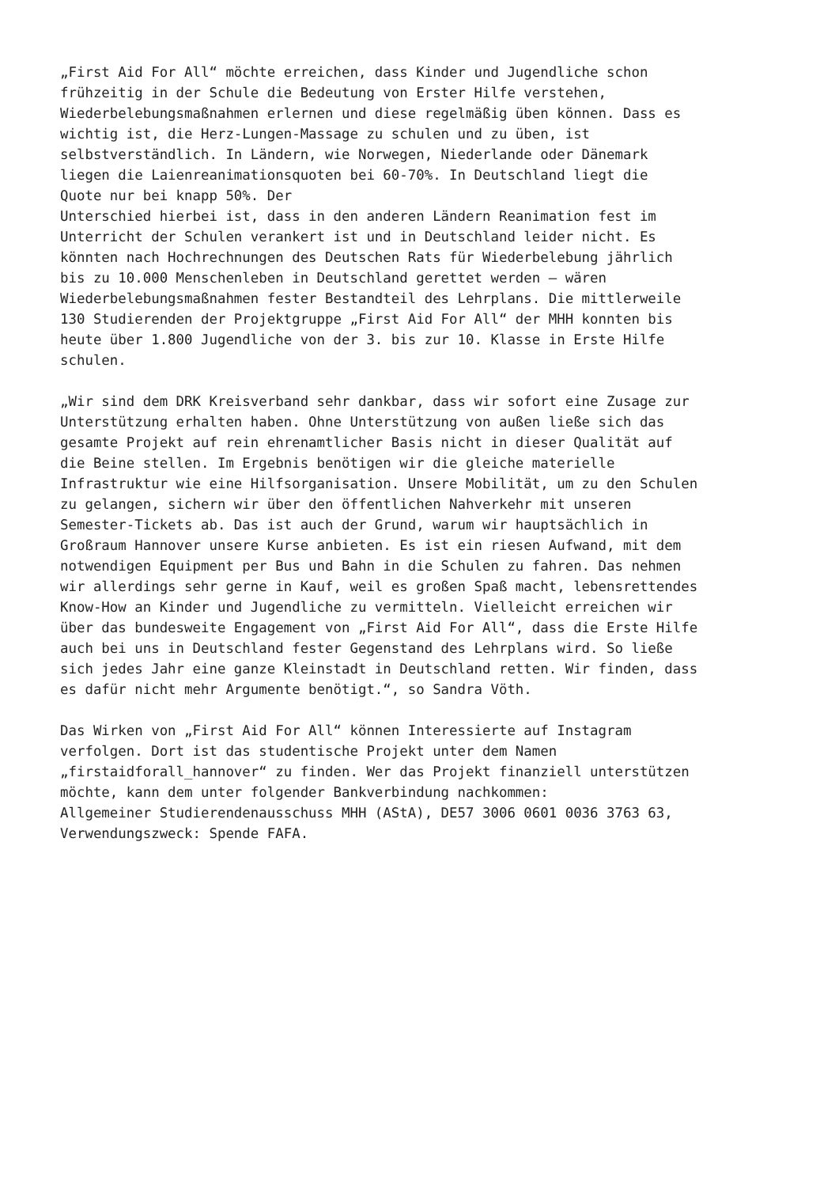„First Aid For All“ möchte erreichen, dass Kinder und Jugendliche schon
frühzeitig in der Schule die Bedeutung von Erster Hilfe verstehen,
Wiederbelebungsmaßnahmen erlernen und diese regelmäßig üben können. Dass es
wichtig ist, die Herz-Lungen-Massage zu schulen und zu üben, ist
selbstverständlich. In Ländern, wie Norwegen, Niederlande oder Dänemark
liegen die Laienreanimationsquoten bei 60-70%. In Deutschland liegt die
Quote nur bei knapp 50%. Der
Unterschied hierbei ist, dass in den anderen Ländern Reanimation fest im
Unterricht der Schulen verankert ist und in Deutschland leider nicht. Es
könnten nach Hochrechnungen des Deutschen Rats für Wiederbelebung jährlich
bis zu 10.000 Menschenleben in Deutschland gerettet werden – wären
Wiederbelebungsmaßnahmen fester Bestandteil des Lehrplans. Die mittlerweile
130 Studierenden der Projektgruppe „First Aid For All“ der MHH konnten bis
heute über 1.800 Jugendliche von der 3. bis zur 10. Klasse in Erste Hilfe
schulen.
„Wir sind dem DRK Kreisverband sehr dankbar, dass wir sofort eine Zusage zur
Unterstützung erhalten haben. Ohne Unterstützung von außen ließe sich das
gesamte Projekt auf rein ehrenamtlicher Basis nicht in dieser Qualität auf
die Beine stellen. Im Ergebnis benötigen wir die gleiche materielle
Infrastruktur wie eine Hilfsorganisation. Unsere Mobilität, um zu den Schulen
zu gelangen, sichern wir über den öffentlichen Nahverkehr mit unseren
Semester-Tickets ab. Das ist auch der Grund, warum wir hauptsächlich in
Großraum Hannover unsere Kurse anbieten. Es ist ein riesen Aufwand, mit dem
notwendigen Equipment per Bus und Bahn in die Schulen zu fahren. Das nehmen
wir allerdings sehr gerne in Kauf, weil es großen Spaß macht, lebensrettendes
Know-How an Kinder und Jugendliche zu vermitteln. Vielleicht erreichen wir
über das bundesweite Engagement von „First Aid For All“, dass die Erste Hilfe
auch bei uns in Deutschland fester Gegenstand des Lehrplans wird. So ließe
sich jedes Jahr eine ganze Kleinstadt in Deutschland retten. Wir finden, dass
es dafür nicht mehr Argumente benötigt.“, so Sandra Vöth.
Das Wirken von „First Aid For All“ können Interessierte auf Instagram
verfolgen. Dort ist das studentische Projekt unter dem Namen
„firstaidforall_hannover“ zu finden. Wer das Projekt finanziell unterstützen
möchte, kann dem unter folgender Bankverbindung nachkommen:
Allgemeiner Studierendenausschuss MHH (AStA), DE57 3006 0601 0036 3763 63,
Verwendungszweck: Spende FAFA.